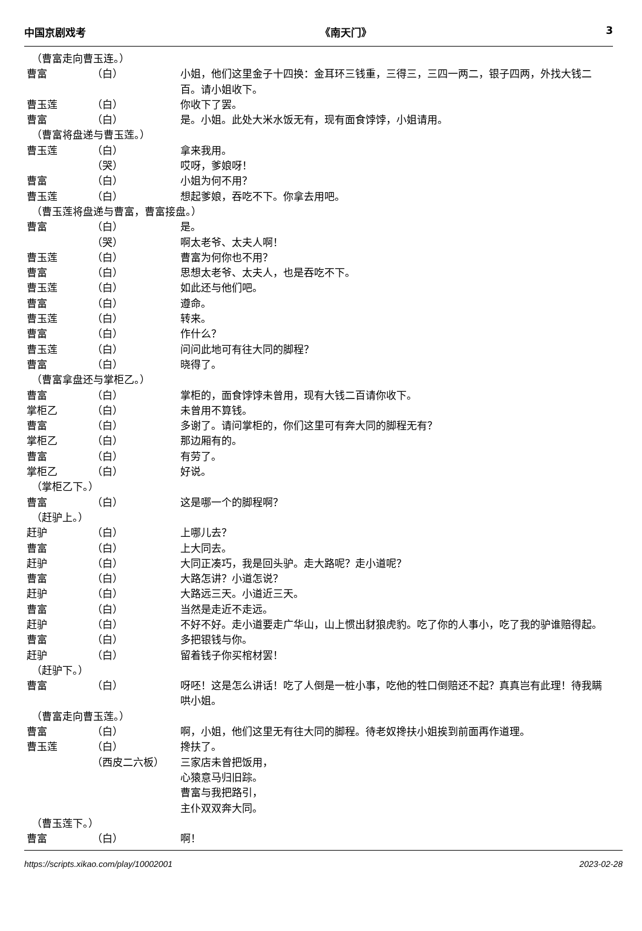中国京剧戏考 《南天门》 3
（曹富走向曹玉连。）
曹富 （白） 小姐，他们这里金子十四换：金耳环三钱重，三得三，三四一两二，银子四两，外找大钱二百。请小姐收下。
曹玉莲 （白） 你收下了罢。
曹富 （白） 是。小姐。此处大米水饭无有，现有面食饽饽，小姐请用。
（曹富将盘递与曹玉莲。）
曹玉莲 （白） 拿来我用。
（哭） 哎呀，爹娘呀！
曹富 （白） 小姐为何不用？
曹玉莲 （白） 想起爹娘，吞吃不下。你拿去用吧。
（曹玉莲将盘递与曹富，曹富接盘。）
曹富 （白） 是。
（哭） 啊太老爷、太夫人啊！
曹玉莲 （白） 曹富为何你也不用？
曹富 （白） 思想太老爷、太夫人，也是吞吃不下。
曹玉莲 （白） 如此还与他们吧。
曹富 （白） 遵命。
曹玉莲 （白） 转来。
曹富 （白） 作什么？
曹玉莲 （白） 问问此地可有往大同的脚程？
曹富 （白） 晓得了。
（曹富拿盘还与掌柜乙。）
曹富 （白） 掌柜的，面食饽饽未曾用，现有大钱二百请你收下。
掌柜乙 （白） 未曾用不算钱。
曹富 （白） 多谢了。请问掌柜的，你们这里可有奔大同的脚程无有？
掌柜乙 （白） 那边厢有的。
曹富 （白） 有劳了。
掌柜乙 （白） 好说。
（掌柜乙下。）
曹富 （白） 这是哪一个的脚程啊？
（赶驴上。）
赶驴 （白） 上哪儿去？
曹富 （白） 上大同去。
赶驴 （白） 大同正凑巧，我是回头驴。走大路呢？走小道呢？
曹富 （白） 大路怎讲？小道怎说？
赶驴 （白） 大路远三天。小道近三天。
曹富 （白） 当然是走近不走远。
赶驴 （白） 不好不好。走小道要走广华山，山上惯出豺狼虎豹。吃了你的人事小，吃了我的驴谁赔得起。
曹富 （白） 多把银钱与你。
赶驴 （白） 留着钱子你买棺材罢！
（赶驴下。）
曹富 （白） 呀呸！这是怎么讲话！吃了人倒是一桩小事，吃他的牲口倒赔还不起？真真岂有此理！待我瞒哄小姐。
（曹富走向曹玉莲。）
曹富 （白） 啊，小姐，他们这里无有往大同的脚程。待老奴搀扶小姐挨到前面再作道理。
曹玉莲 （白） 搀扶了。
（西皮二六板） 三家店未曾把饭用，
心猿意马归旧踪。
曹富与我把路引，
主仆双双奔大同。
（曹玉莲下。）
曹富 （白） 啊！
https://scripts.xikao.com/play/10002001 2023-02-28